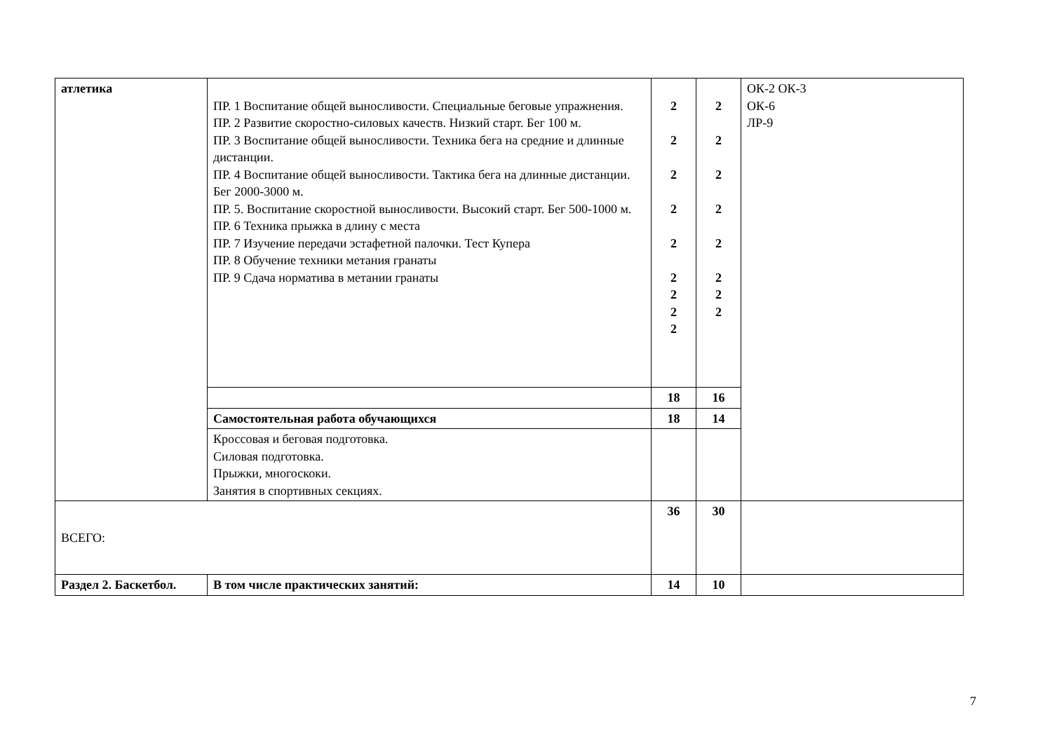| атлетика | ПР. 1 Воспитание общей выносливости. Специальные беговые упражнения. ПР. 2 Развитие скоростно-силовых качеств. Низкий старт. Бег 100 м. ПР. 3 Воспитание общей выносливости. Техника бега на средние и длинные дистанции. ПР. 4 Воспитание общей выносливости. Тактика бега на длинные дистанции. Бег 2000-3000 м. ПР. 5. Воспитание скоростной выносливости. Высокий старт. Бег 500-1000 м. ПР. 6 Техника прыжка в длину с места ПР. 7 Изучение передачи эстафетной палочки. Тест Купера ПР. 8 Обучение техники метания гранаты ПР. 9 Сдача норматива в метании гранаты | 2 2 2 2 2 2 2 2 2 | 2 2 2 2 2 2 2 2 | ОК-2 ОК-3 ОК-6 ЛР-9 |
| | | 18 | 16 | |
| | Самостоятельная работа обучающихся | 18 | 14 | |
| | Кроссовая и беговая подготовка. Силовая подготовка. Прыжки, многоскоки. Занятия в спортивных секциях. | | | |
| ВСЕГО: | | 36 | 30 | |
| Раздел 2. Баскетбол. | В том числе практических занятий: | 14 | 10 | |
7